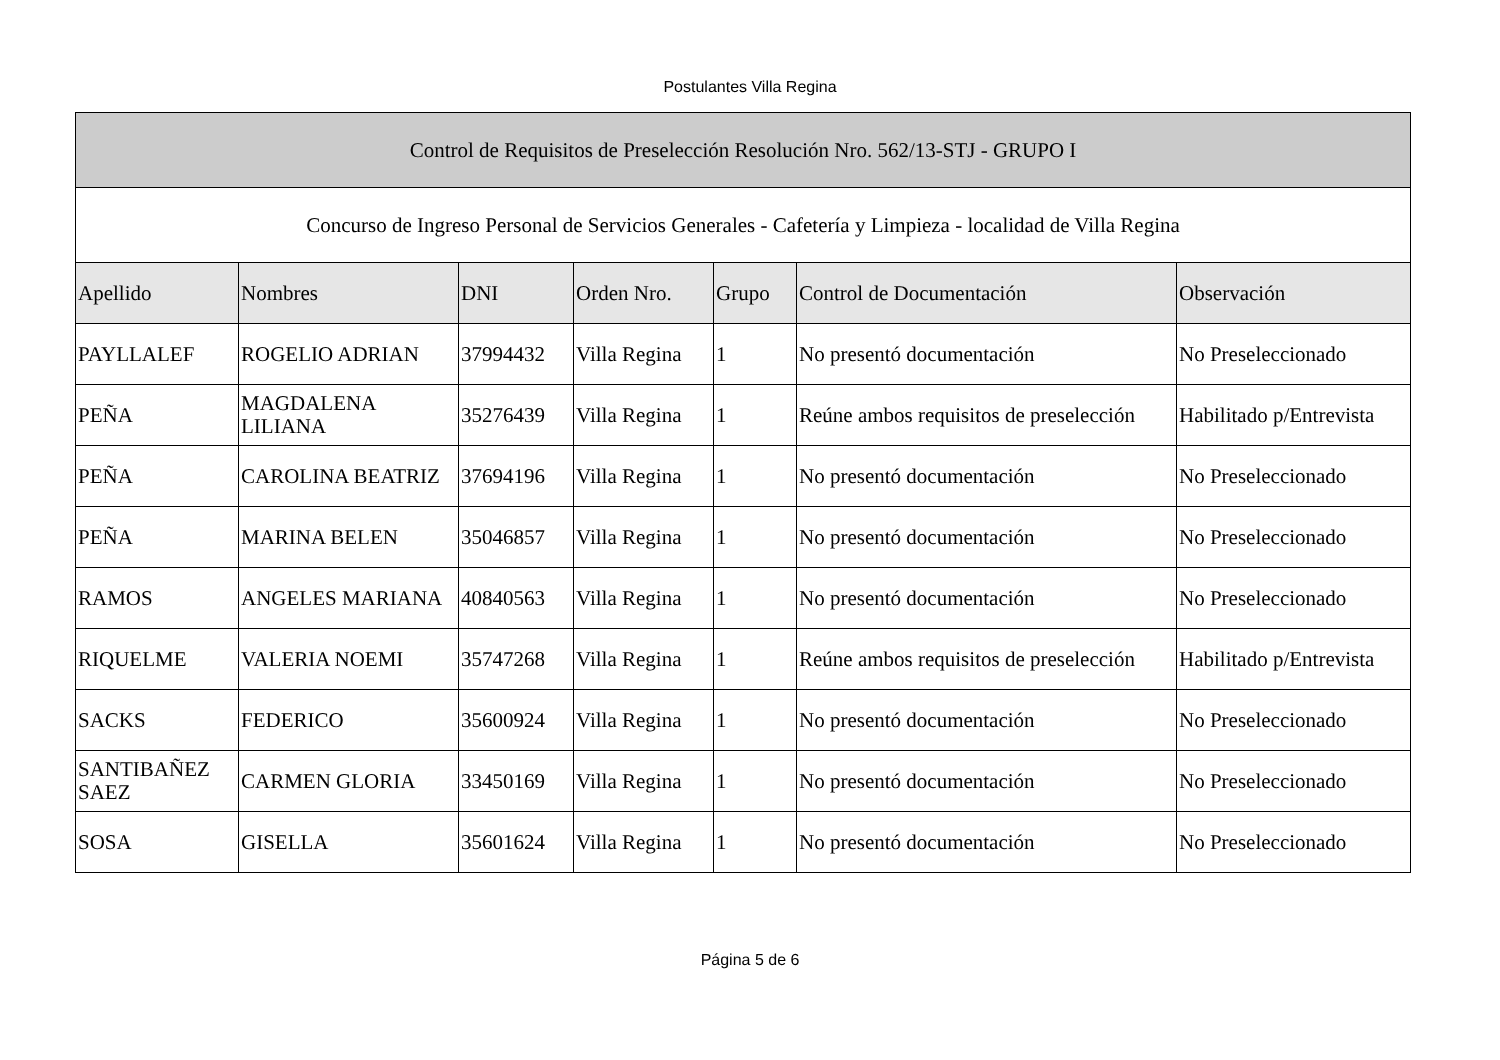Postulantes Villa Regina
| Control de Requisitos de Preselección Resolución Nro. 562/13-STJ - GRUPO I | | | | | | |
| Concurso de Ingreso Personal de Servicios Generales - Cafetería y Limpieza - localidad de Villa Regina | | | | | | |
| Apellido | Nombres | DNI | Orden Nro. | Grupo | Control de Documentación | Observación |
| PAYLLALEF | ROGELIO ADRIAN | 37994432 | Villa Regina | 1 | No presentó documentación | No Preseleccionado |
| PEÑA | MAGDALENA LILIANA | 35276439 | Villa Regina | 1 | Reúne ambos requisitos de preselección | Habilitado p/Entrevista |
| PEÑA | CAROLINA BEATRIZ | 37694196 | Villa Regina | 1 | No presentó documentación | No Preseleccionado |
| PEÑA | MARINA BELEN | 35046857 | Villa Regina | 1 | No presentó documentación | No Preseleccionado |
| RAMOS | ANGELES MARIANA | 40840563 | Villa Regina | 1 | No presentó documentación | No Preseleccionado |
| RIQUELME | VALERIA NOEMI | 35747268 | Villa Regina | 1 | Reúne ambos requisitos de preselección | Habilitado p/Entrevista |
| SACKS | FEDERICO | 35600924 | Villa Regina | 1 | No presentó documentación | No Preseleccionado |
| SANTIBAÑEZ SAEZ | CARMEN GLORIA | 33450169 | Villa Regina | 1 | No presentó documentación | No Preseleccionado |
| SOSA | GISELLA | 35601624 | Villa Regina | 1 | No presentó documentación | No Preseleccionado |
Página 5 de 6